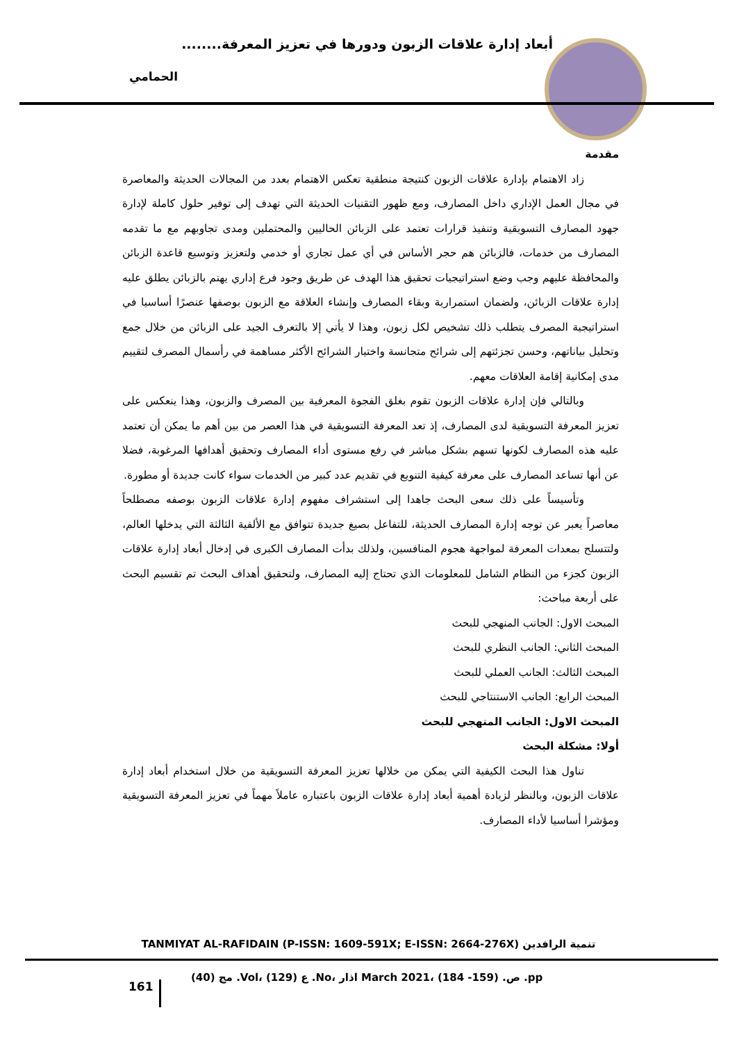أبعاد إدارة علاقات الزبون ودورها في تعزيز المعرفة........
الحمامي
مقدمة
زاد الاهتمام بإدارة علاقات الزبون كنتيجة منطقية تعكس الاهتمام بعدد من المجالات الحديثة والمعاصرة في مجال العمل الإداري داخل المصارف، ومع ظهور التقنيات الحديثة التي تهدف إلى توفير حلول كاملة لإدارة جهود المصارف التسويقية وتنفيذ قرارات تعتمد على الزبائن الحاليين والمحتملين ومدى تجاوبهم مع ما تقدمه المصارف من خدمات، فالزبائن هم حجر الأساس في أي عمل تجاري أو خدمي ولتعزيز وتوسيع قاعدة الزبائن والمحافظة عليهم وجب وضع استراتيجيات تحقيق هذا الهدف عن طريق وجود فرع إداري يهتم بالزبائن يطلق عليه إدارة علاقات الزبائن، ولضمان استمرارية وبقاء المصارف وإنشاء العلاقة مع الزبون بوصفها عنصرًا أساسيا في استراتيجية المصرف يتطلب ذلك تشخيص لكل زبون، وهذا لا يأتي إلا بالتعرف الجيد على الزبائن من خلال جمع وتحليل بياناتهم، وحسن تجزئتهم إلى شرائح متجانسة واختيار الشرائح الأكثر مساهمة في رأسمال المصرف لتقييم مدى إمكانية إقامة العلاقات معهم.
وبالتالي فإن إدارة علاقات الزبون تقوم بغلق الفجوة المعرفية بين المصرف والزبون، وهذا ينعكس على تعزيز المعرفة التسويقية لدى المصارف، إذ تعد المعرفة التسويقية في هذا العصر من بين أهم ما يمكن أن تعتمد عليه هذه المصارف لكونها تسهم بشكل مباشر في رفع مستوى أداء المصارف وتحقيق أهدافها المرغوبة، فضلا عن أنها تساعد المصارف على معرفة كيفية التنويع في تقديم عدد كبير من الخدمات سواء كانت جديدة أو مطورة.
وتأسيساً على ذلك سعى البحث جاهدا إلى استشراف مفهوم إدارة علاقات الزبون بوصفه مصطلحاً معاصراً يعبر عن توجه إدارة المصارف الحديثة، للتفاعل بصيغ جديدة تتوافق مع الألفية الثالثة التي يدخلها العالم، ولتتسلح بمعدات المعرفة لمواجهة هجوم المنافسين، ولذلك بدأت المصارف الكبرى في إدخال أبعاد إدارة علاقات الزبون كجزء من النظام الشامل للمعلومات الذي تحتاج إليه المصارف، ولتحقيق أهداف البحث تم تقسيم البحث على أربعة مباحث:
المبحث الاول: الجانب المنهجي للبحث
المبحث الثاني: الجانب النظري للبحث
المبحث الثالث: الجانب العملي للبحث
المبحث الرابع: الجانب الاستنتاجي للبحث
المبحث الاول: الجانب المنهجي للبحث
أولا: مشكلة البحث
تناول هذا البحث الكيفية التي يمكن من خلالها تعزيز المعرفة التسويقية من خلال استخدام أبعاد إدارة علاقات الزبون، وبالنظر لزيادة أهمية أبعاد إدارة علاقات الزبون باعتباره عاملاً مهماً في تعزيز المعرفة التسويقية ومؤشرا أساسيا لأداء المصارف.
TANMIYAT AL-RAFIDAIN (P-ISSN: 1609-591X; E-ISSN: 2664-276X) تنمية الرافدين
161
مج (40) .Vol، ع (129) .No، اذار March 2021، ص. (159- 184) .pp